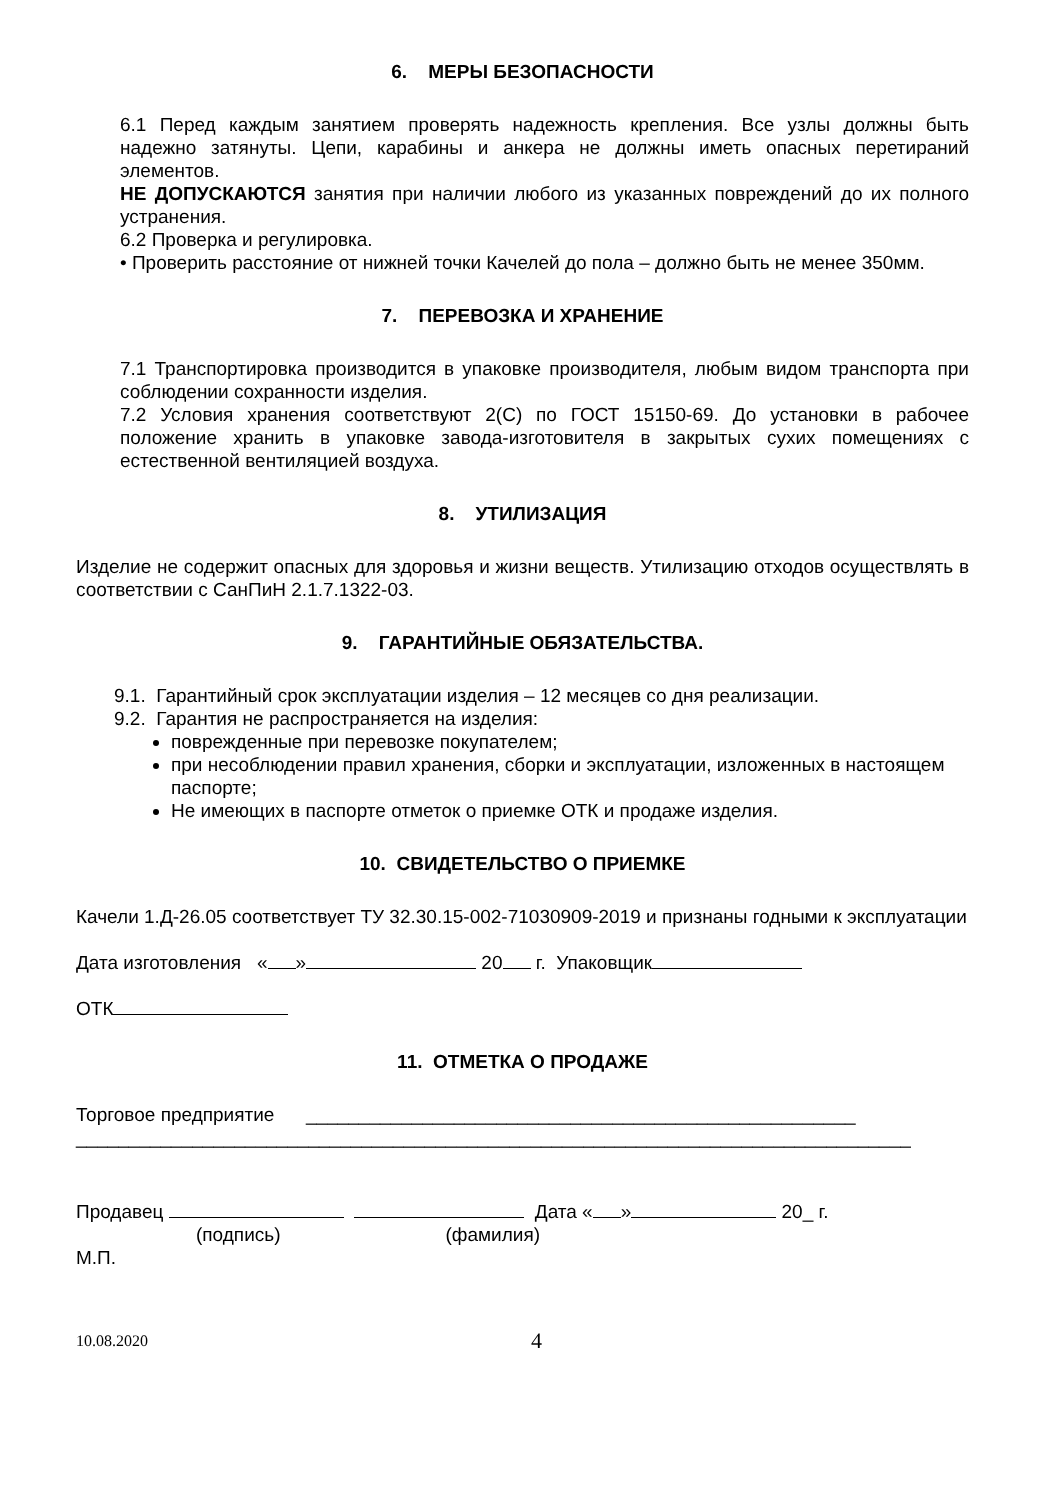6. МЕРЫ БЕЗОПАСНОСТИ
6.1 Перед каждым занятием проверять надежность крепления. Все узлы должны быть надежно затянуты. Цепи, карабины и анкера не должны иметь опасных перетираний элементов.
НЕ ДОПУСКАЮТСЯ занятия при наличии любого из указанных повреждений до их полного устранения.
6.2 Проверка и регулировка.
• Проверить расстояние от нижней точки Качелей до пола – должно быть не менее 350мм.
7. ПЕРЕВОЗКА И ХРАНЕНИЕ
7.1 Транспортировка производится в упаковке производителя, любым видом транспорта при соблюдении сохранности изделия.
7.2 Условия хранения соответствуют 2(С) по ГОСТ 15150-69. До установки в рабочее положение хранить в упаковке завода-изготовителя в закрытых сухих помещениях с естественной вентиляцией воздуха.
8. УТИЛИЗАЦИЯ
Изделие не содержит опасных для здоровья и жизни веществ. Утилизацию отходов осуществлять в соответствии с СанПиН 2.1.7.1322-03.
9. ГАРАНТИЙНЫЕ ОБЯЗАТЕЛЬСТВА.
9.1. Гарантийный срок эксплуатации изделия – 12 месяцев со дня реализации.
9.2. Гарантия не распространяется на изделия:
поврежденные при перевозке покупателем;
при несоблюдении правил хранения, сборки и эксплуатации, изложенных в настоящем паспорте;
Не имеющих в паспорте отметок о приемке ОТК и продаже изделия.
10. СВИДЕТЕЛЬСТВО О ПРИЕМКЕ
Качели 1.Д-26.05 соответствует ТУ 32.30.15-002-71030909-2019 и признаны годными к эксплуатации
Дата изготовления « » 20 г. Упаковщик
ОТК
11. ОТМЕТКА О ПРОДАЖЕ
Торговое предприятие ____________________________________________________
_______________________________________________________________________________
Продавец Дата « » 20_ г.
(подпись) (фамилия)
М.П.
10.08.2020 4